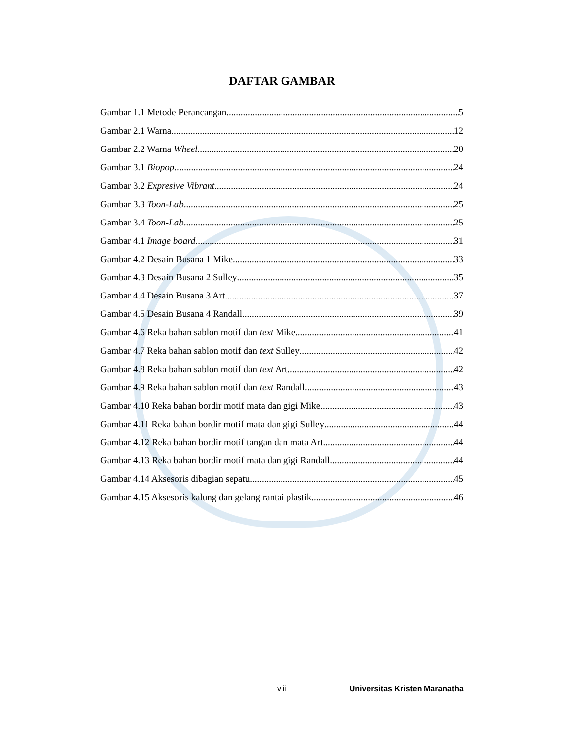DAFTAR GAMBAR
Gambar 1.1 Metode Perancangan 5
Gambar 2.1 Warna 12
Gambar 2.2 Warna Wheel 20
Gambar 3.1 Biopop 24
Gambar 3.2 Expresive Vibrant 24
Gambar 3.3 Toon-Lab 25
Gambar 3.4 Toon-Lab 25
Gambar 4.1 Image board 31
Gambar 4.2 Desain Busana 1 Mike 33
Gambar 4.3 Desain Busana 2 Sulley 35
Gambar 4.4 Desain Busana 3 Art 37
Gambar 4.5 Desain Busana 4 Randall 39
Gambar 4.6 Reka bahan sablon motif dan text Mike 41
Gambar 4.7 Reka bahan sablon motif dan text Sulley 42
Gambar 4.8 Reka bahan sablon motif dan text Art 42
Gambar 4.9 Reka bahan sablon motif dan text Randall 43
Gambar 4.10 Reka bahan bordir motif mata dan gigi Mike 43
Gambar 4.11 Reka bahan bordir motif mata dan gigi Sulley 44
Gambar 4.12 Reka bahan bordir motif tangan dan mata Art 44
Gambar 4.13 Reka bahan bordir motif mata dan gigi Randall 44
Gambar 4.14 Aksesoris dibagian sepatu 45
Gambar 4.15 Aksesoris kalung dan gelang rantai plastik 46
viii Universitas Kristen Maranatha